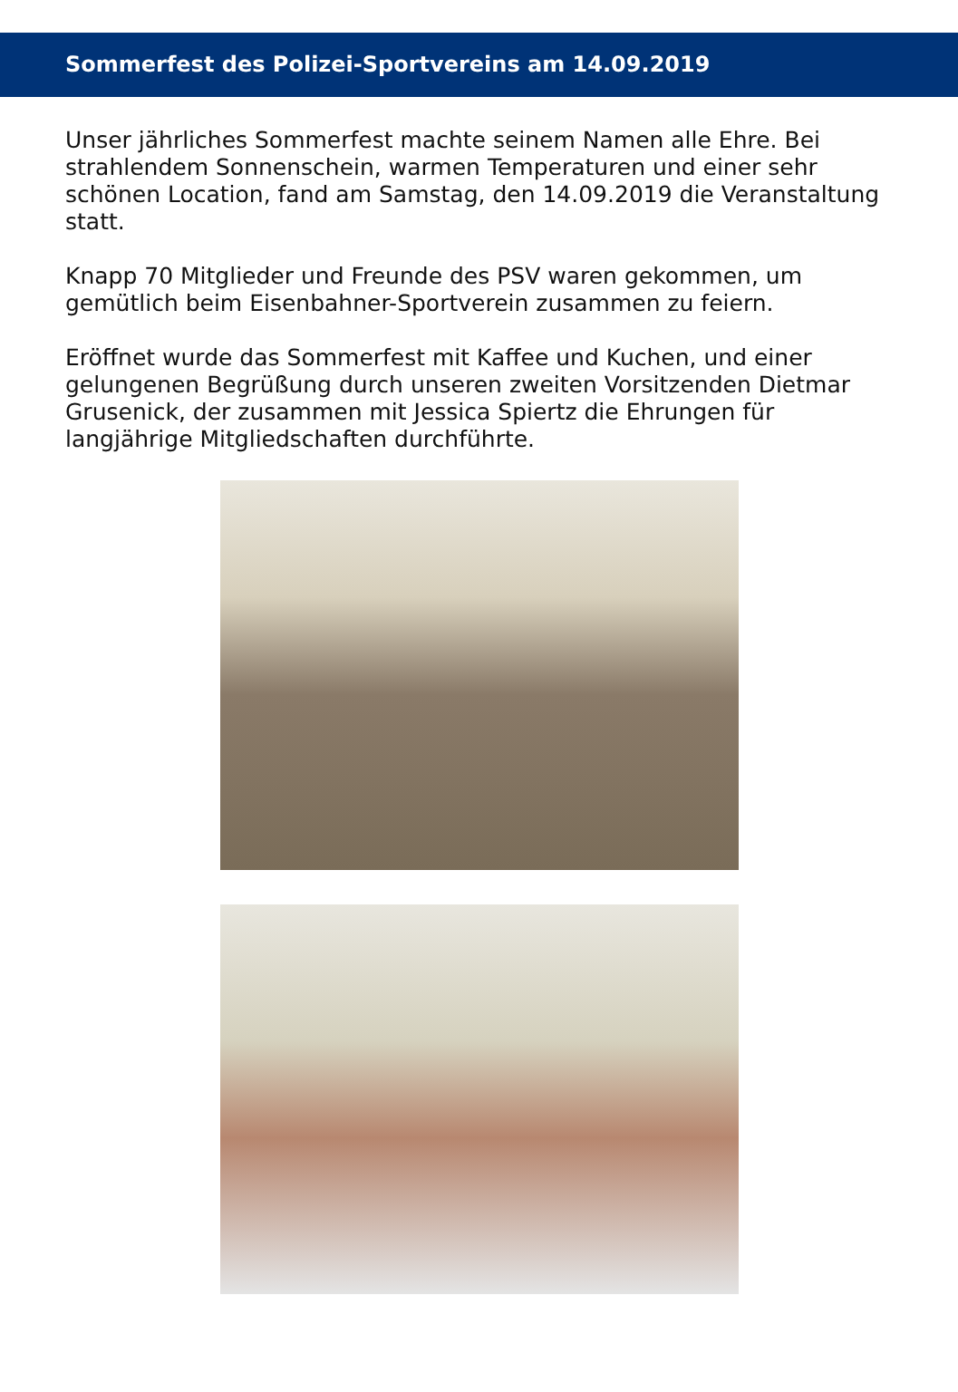Sommerfest des Polizei-Sportvereins am 14.09.2019
Unser jährliches Sommerfest machte seinem Namen alle Ehre. Bei strahlendem Sonnenschein, warmen Temperaturen und einer sehr schönen Location, fand am Samstag, den 14.09.2019 die Veranstaltung statt.
Knapp 70 Mitglieder und Freunde des PSV waren gekommen, um gemütlich beim Eisenbahner-Sportverein zusammen zu feiern.
Eröffnet wurde das Sommerfest mit Kaffee und Kuchen, und einer gelungenen Begrüßung durch unseren zweiten Vorsitzenden Dietmar Grusenick, der zusammen mit Jessica Spiertz die Ehrungen für langjährige Mitgliedschaften durchführte.